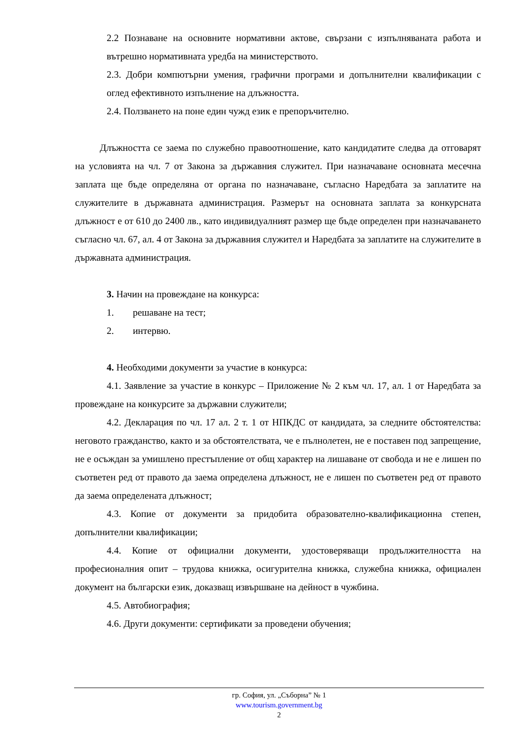2.2 Познаване на основните нормативни актове, свързани с изпълняваната работа и вътрешно нормативната уредба на министерството.
2.3. Добри компютърни умения, графични програми и допълнителни квалификации с оглед ефективното изпълнение на длъжността.
2.4. Ползването на поне един чужд език е препоръчително.
Длъжността се заема по служебно правоотношение, като кандидатите следва да отговарят на условията на чл. 7 от Закона за държавния служител. При назначаване основната месечна заплата ще бъде определяна от органа по назначаване, съгласно Наредбата за заплатите на служителите в държавната администрация. Размерът на основната заплата за конкурсната длъжност е от 610 до 2400 лв., като индивидуалният размер ще бъде определен при назначаването съгласно чл. 67, ал. 4 от Закона за държавния служител и Наредбата за заплатите на служителите в държавната администрация.
3. Начин на провеждане на конкурса:
1. решаване на тест;
2. интервю.
4. Необходими документи за участие в конкурса:
4.1. Заявление за участие в конкурс – Приложение № 2 към чл. 17, ал. 1 от Наредбата за провеждане на конкурсите за държавни служители;
4.2. Декларация по чл. 17 ал. 2 т. 1 от НПКДС от кандидата, за следните обстоятелства: неговото гражданство, както и за обстоятелствата, че е пълнолетен, не е поставен под запрещение, не е осъждан за умишлено престъпление от общ характер на лишаване от свобода и не е лишен по съответен ред от правото да заема определена длъжност, не е лишен по съответен ред от правото да заема определената длъжност;
4.3. Копие от документи за придобита образователно-квалификационна степен, допълнителни квалификации;
4.4. Копие от официални документи, удостоверяващи продължителността на професионалния опит – трудова книжка, осигурителна книжка, служебна книжка, официален документ на български език, доказващ извършване на дейност в чужбина.
4.5. Автобиография;
4.6. Други документи: сертификати за проведени обучения;
гр. София, ул. „Съборна” № 1
www.tourism.government.bg
2